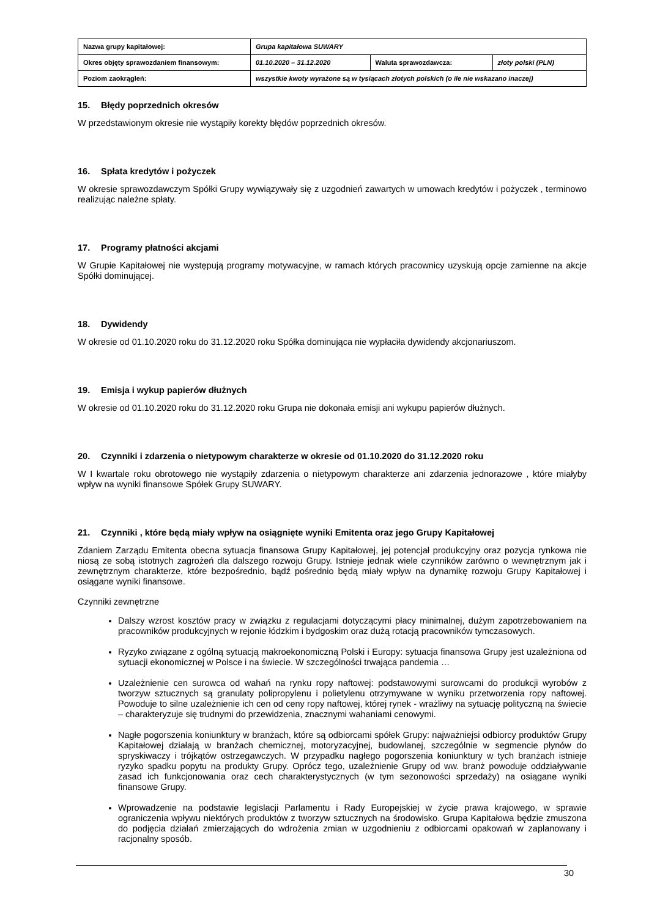| Nazwa grupy kapitałowej: | Grupa kapitałowa SUWARY | | |
| Okres objęty sprawozdaniem finansowym: | 01.10.2020 – 31.12.2020 | Waluta sprawozdawcza: | złoty polski (PLN) |
| Poziom zaokrągleń: | wszystkie kwoty wyrażone są w tysiącach złotych polskich (o ile nie wskazano inaczej) | | |
15. Błędy poprzednich okresów
W przedstawionym okresie nie wystąpiły korekty błędów poprzednich okresów.
16. Spłata kredytów i pożyczek
W okresie sprawozdawczym Spółki Grupy wywiązywały się z uzgodnień zawartych w umowach kredytów i pożyczek , terminowo realizując należne spłaty.
17. Programy płatności akcjami
W Grupie Kapitałowej nie występują programy motywacyjne, w ramach których pracownicy uzyskują opcje zamienne na akcje Spółki dominującej.
18. Dywidendy
W okresie od 01.10.2020 roku do 31.12.2020 roku Spółka dominująca nie wypłaciła dywidendy akcjonariuszom.
19. Emisja i wykup papierów dłużnych
W okresie od 01.10.2020 roku do 31.12.2020 roku Grupa nie dokonała emisji ani wykupu papierów dłużnych.
20. Czynniki i zdarzenia o nietypowym charakterze w okresie od 01.10.2020 do 31.12.2020 roku
W I kwartale roku obrotowego nie wystąpiły zdarzenia o nietypowym charakterze ani zdarzenia jednorazowe , które miałyby wpływ na wyniki finansowe Spółek Grupy SUWARY.
21. Czynniki , które będą miały wpływ na osiągnięte wyniki Emitenta oraz jego Grupy Kapitałowej
Zdaniem Zarządu Emitenta obecna sytuacja finansowa Grupy Kapitałowej, jej potencjał produkcyjny oraz pozycja rynkowa nie niosą ze sobą istotnych zagrożeń dla dalszego rozwoju Grupy. Istnieje jednak wiele czynników zarówno o wewnętrznym jak i zewnętrznym charakterze, które bezpośrednio, bądź pośrednio będą miały wpływ na dynamikę rozwoju Grupy Kapitałowej i osiągane wyniki finansowe.
Czynniki zewnętrzne
Dalszy wzrost kosztów pracy w związku z regulacjami dotyczącymi płacy minimalnej, dużym zapotrzebowaniem na pracowników produkcyjnych w rejonie łódzkim i bydgoskim oraz dużą rotacją pracowników tymczasowych.
Ryzyko związane z ogólną sytuacją makroekonomiczną Polski i Europy: sytuacja finansowa Grupy jest uzależniona od sytuacji ekonomicznej w Polsce i na świecie. W szczególności trwająca pandemia …
Uzależnienie cen surowca od wahań na rynku ropy naftowej: podstawowymi surowcami do produkcji wyrobów z tworzyw sztucznych są granulaty polipropylenu i polietylenu otrzymywane w wyniku przetworzenia ropy naftowej. Powoduje to silne uzależnienie ich cen od ceny ropy naftowej, której rynek - wrażliwy na sytuację polityczną na świecie – charakteryzuje się trudnymi do przewidzenia, znacznymi wahaniami cenowymi.
Nagłe pogorszenia koniunktury w branżach, które są odbiorcami spółek Grupy: najważniejsi odbiorcy produktów Grupy Kapitałowej działają w branżach chemicznej, motoryzacyjnej, budowlanej, szczególnie w segmencie płynów do spryskiwaczy i trójkątów ostrzegawczych. W przypadku nagłego pogorszenia koniunktury w tych branżach istnieje ryzyko spadku popytu na produkty Grupy. Oprócz tego, uzależnienie Grupy od ww. branż powoduje oddziaływanie zasad ich funkcjonowania oraz cech charakterystycznych (w tym sezonowości sprzedaży) na osiągane wyniki finansowe Grupy.
Wprowadzenie na podstawie legislacji Parlamentu i Rady Europejskiej w życie prawa krajowego, w sprawie ograniczenia wpływu niektórych produktów z tworzyw sztucznych na środowisko. Grupa Kapitałowa będzie zmuszona do podjęcia działań zmierzających do wdrożenia zmian w uzgodnieniu z odbiorcami opakowań w zaplanowany i racjonalny sposób.
30